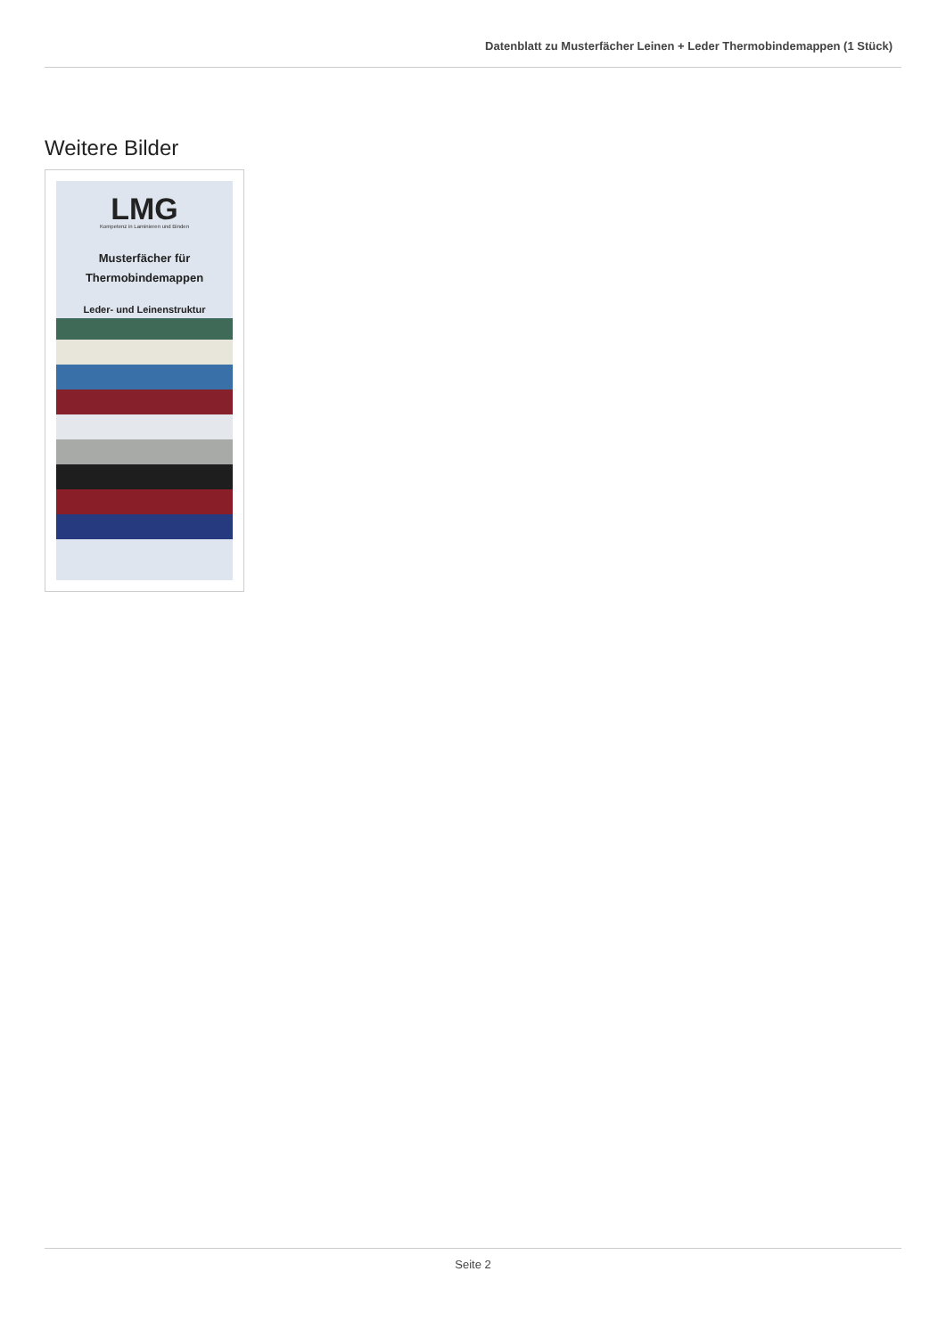Datenblatt zu Musterfächer Leinen + Leder Thermobindemappen (1 Stück)
Weitere Bilder
LMG
Kompetenz in Laminieren und Binden
Musterfächer für
Thermobindemappen
Leder- und Leinenstruktur
Seite 2